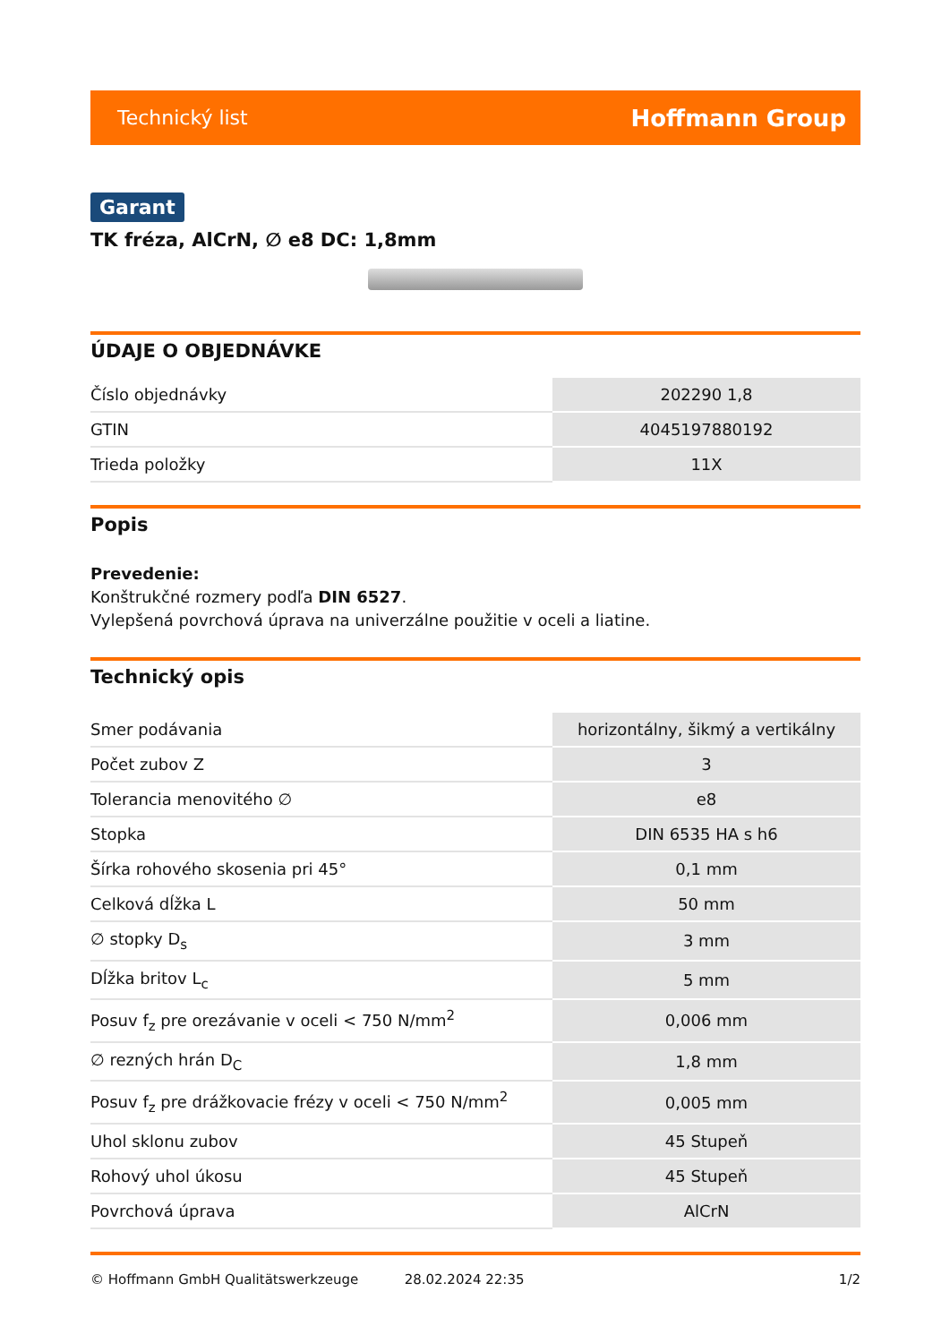Technický list Hoffmann Group
Garant
TK fréza, AlCrN, ∅ e8 DC: 1,8mm
ÚDAJE O OBJEDNÁVKE
| Číslo objednávky | 202290 1,8 |
| GTIN | 4045197880192 |
| Trieda položky | 11X |
Popis
Prevedenie:
Konštrukčné rozmery podľa DIN 6527.
Vylepšená povrchová úprava na univerzálne použitie v oceli a liatine.
Technický opis
| Smer podávania | horizontálny, šikmý a vertikálny |
| Počet zubov Z | 3 |
| Tolerancia menovitého ∅ | e8 |
| Stopka | DIN 6535 HA s h6 |
| Šírka rohového skosenia pri 45° | 0,1 mm |
| Celková dĺžka L | 50 mm |
| ∅ stopky D<sub>s</sub> | 3 mm |
| Dĺžka britov L<sub>c</sub> | 5 mm |
| Posuv f<sub>z</sub> pre orezávanie v oceli < 750 N/mm<sup>2</sup> | 0,006 mm |
| ∅ rezných hrán D<sub>C</sub> | 1,8 mm |
| Posuv f<sub>z</sub> pre drážkovacie frézy v oceli < 750 N/mm<sup>2</sup> | 0,005 mm |
| Uhol sklonu zubov | 45 Stupeň |
| Rohový uhol úkosu | 45 Stupeň |
| Povrchová úprava | AlCrN |
© Hoffmann GmbH Qualitätswerkzeuge 28.02.2024 22:35 1/2